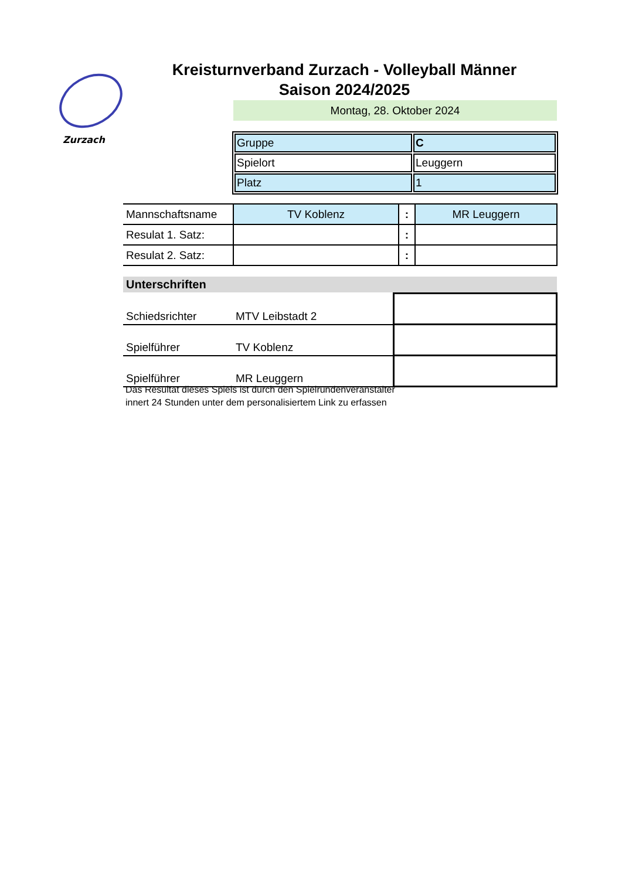Zurzach
Kreisturnverband Zurzach - Volleyball Männer
Saison 2024/2025
Montag, 28. Oktober 2024
| Gruppe | C |
| Spielort | Leuggern |
| Platz | 1 |
| Mannschaftsname | TV Koblenz | : | MR Leuggern |
| Resulat 1. Satz: | | : | |
| Resulat 2. Satz: | | : | |
Unterschriften
| Schiedsrichter | MTV Leibstadt 2 | |
| Spielführer | TV Koblenz | |
| Spielführer | MR Leuggern | |
Das Resultat dieses Spiels ist durch den Spielrundenveranstalter
innert 24 Stunden unter dem personalisiertem Link zu erfassen